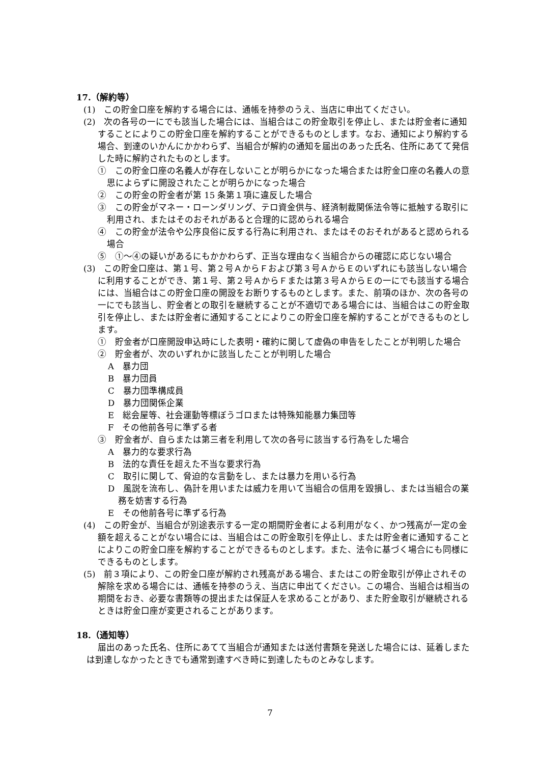17.（解約等）
(1)　この貯金口座を解約する場合には、通帳を持参のうえ、当店に申出てください。
(2)　次の各号の一にでも該当した場合には、当組合はこの貯金取引を停止し、または貯金者に通知することによりこの貯金口座を解約することができるものとします。なお、通知により解約する場合、到達のいかんにかかわらず、当組合が解約の通知を届出のあった氏名、住所にあてて発信した時に解約されたものとします。
①　この貯金口座の名義人が存在しないことが明らかになった場合または貯金口座の名義人の意思によらずに開設されたことが明らかになった場合
②　この貯金の貯金者が第 15 条第１項に違反した場合
③　この貯金がマネー・ローンダリング、テロ資金供与、経済制裁関係法令等に抵触する取引に利用され、またはそのおそれがあると合理的に認められる場合
④　この貯金が法令や公序良俗に反する行為に利用され、またはそのおそれがあると認められる場合
⑤　①～④の疑いがあるにもかかわらず、正当な理由なく当組合からの確認に応じない場合
(3)　この貯金口座は、第１号、第２号ＡからＦおよび第３号ＡからＥのいずれにも該当しない場合に利用することができ、第１号、第２号ＡからＦまたは第３号ＡからＥの一にでも該当する場合には、当組合はこの貯金口座の開設をお断りするものとします。また、前項のほか、次の各号の一にでも該当し、貯金者との取引を継続することが不適切である場合には、当組合はこの貯金取引を停止し、または貯金者に通知することによりこの貯金口座を解約することができるものとします。
①　貯金者が口座開設申込時にした表明・確約に関して虚偽の申告をしたことが判明した場合
②　貯金者が、次のいずれかに該当したことが判明した場合
A　暴力団
B　暴力団員
C　暴力団準構成員
D　暴力団関係企業
E　総会屋等、社会運動等標ぼうゴロまたは特殊知能暴力集団等
F　その他前各号に準ずる者
③　貯金者が、自らまたは第三者を利用して次の各号に該当する行為をした場合
A　暴力的な要求行為
B　法的な責任を超えた不当な要求行為
C　取引に関して、脅迫的な言動をし、または暴力を用いる行為
D　風説を流布し、偽計を用いまたは威力を用いて当組合の信用を毀損し、または当組合の業務を妨害する行為
E　その他前各号に準ずる行為
(4)　この貯金が、当組合が別途表示する一定の期間貯金者による利用がなく、かつ残高が一定の金額を超えることがない場合には、当組合はこの貯金取引を停止し、または貯金者に通知することによりこの貯金口座を解約することができるものとします。また、法令に基づく場合にも同様にできるものとします。
(5)　前３項により、この貯金口座が解約され残高がある場合、またはこの貯金取引が停止されその解除を求める場合には、通帳を持参のうえ、当店に申出てください。この場合、当組合は相当の期間をおき、必要な書類等の提出または保証人を求めることがあり、また貯金取引が継続されるときは貯金口座が変更されることがあります。
18.（通知等）
届出のあった氏名、住所にあてて当組合が通知または送付書類を発送した場合には、延着しまたは到達しなかったときでも通常到達すべき時に到達したものとみなします。
7